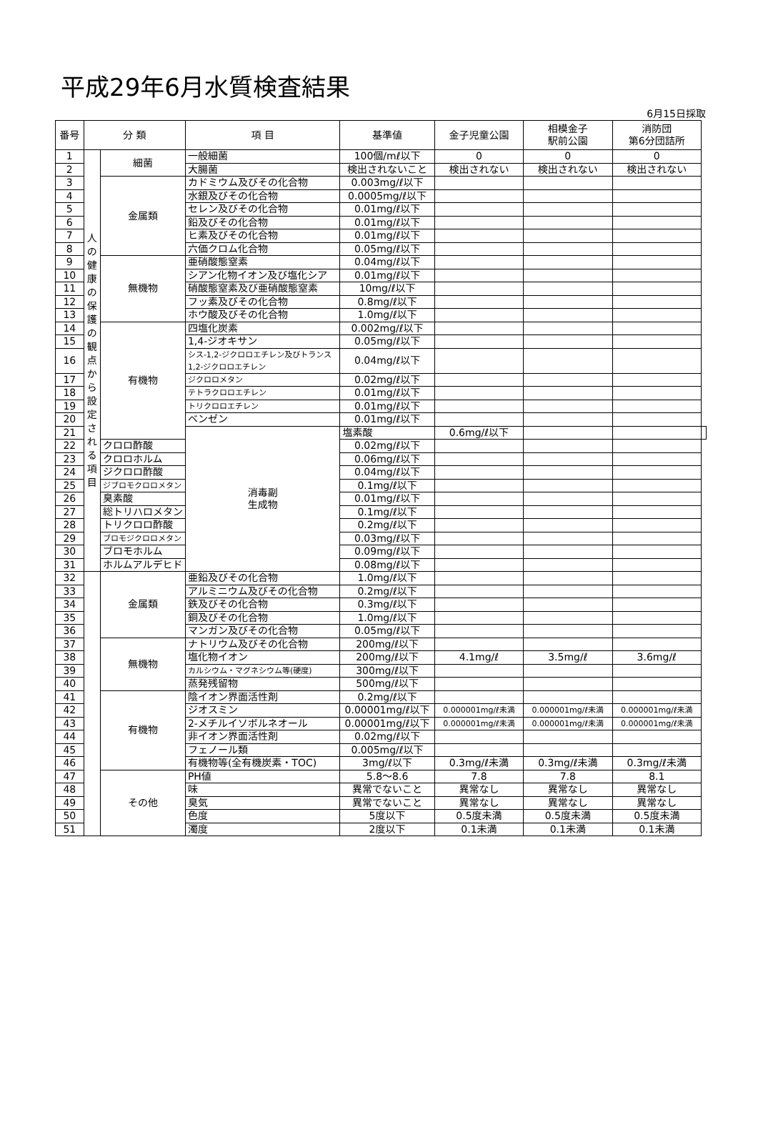平成29年6月水質検査結果
6月15日採取
| 番号 | 分 類 | | 項 目 | 基準値 | 金子児童公園 | 相模金子 駅前公園 | 消防団 第6分団詰所 | |
| --- | --- | --- | --- | --- | --- | --- | --- | --- |
| 1 | 人の健康の保護の観点から設定される項目 | 細菌 | 一般細菌 | 100個/mℓ以下 | 0 | 0 | 0 | |
| 2 | | | 大腸菌 | 検出されないこと | 検出されない | 検出されない | 検出されない | |
| 3 | | 金属類 | カドミウム及びその化合物 | 0.003mg/ℓ以下 | | | | |
| 4 | | | 水銀及びその化合物 | 0.0005mg/ℓ以下 | | | | |
| 5 | | | セレン及びその化合物 | 0.01mg/ℓ以下 | | | | |
| 6 | | | 鉛及びその化合物 | 0.01mg/ℓ以下 | | | | |
| 7 | | | ヒ素及びその化合物 | 0.01mg/ℓ以下 | | | | |
| 8 | | | 六価クロム化合物 | 0.05mg/ℓ以下 | | | | |
| 9 | | 無機物 | 亜硝酸態窒素 | 0.04mg/ℓ以下 | | | | |
| 10 | | | シアン化物イオン及び塩化シア | 0.01mg/ℓ以下 | | | | |
| 11 | | | 硝酸態窒素及び亜硝酸態窒素 | 10mg/ℓ以下 | | | | |
| 12 | | | フッ素及びその化合物 | 0.8mg/ℓ以下 | | | | |
| 13 | | | ホウ酸及びその化合物 | 1.0mg/ℓ以下 | | | | |
| 14 | | 有機物 | 四塩化炭素 | 0.002mg/ℓ以下 | | | | |
| 15 | | | 1,4-ジオキサン | 0.05mg/ℓ以下 | | | | |
| 16 | | | シス-1,2-ジクロロエチレン及びトランス1,2-ジクロロエチレン | 0.04mg/ℓ以下 | | | | |
| 17 | | | ジクロロメタン | 0.02mg/ℓ以下 | | | | |
| 18 | | | テトラクロロエチレン | 0.01mg/ℓ以下 | | | | |
| 19 | | | トリクロロエチレン | 0.01mg/ℓ以下 | | | | |
| 20 | | | ベンゼン | 0.01mg/ℓ以下 | | | | |
| 21 | | | 消毒副 生成物 | 塩素酸 | 0.6mg/ℓ以下 | | | |
| 22 | | クロロ酢酸 | | 0.02mg/ℓ以下 | | | | |
| 23 | | クロロホルム | | 0.06mg/ℓ以下 | | | | |
| 24 | | ジクロロ酢酸 | | 0.04mg/ℓ以下 | | | | |
| 25 | | ジブロモクロロメタン | | 0.1mg/ℓ以下 | | | | |
| 26 | | 臭素酸 | | 0.01mg/ℓ以下 | | | | |
| 27 | | 総トリハロメタン | | 0.1mg/ℓ以下 | | | | |
| 28 | | トリクロロ酢酸 | | 0.2mg/ℓ以下 | | | | |
| 29 | | ブロモジクロロメタン | | 0.03mg/ℓ以下 | | | | |
| 30 | | ブロモホルム | | 0.09mg/ℓ以下 | | | | |
| 31 | | ホルムアルデヒド | | 0.08mg/ℓ以下 | | | | |
| 32 | | 金属類 | 亜鉛及びその化合物 | 1.0mg/ℓ以下 | | | | |
| 33 | | | アルミニウム及びその化合物 | 0.2mg/ℓ以下 | | | | |
| 34 | | | 鉄及びその化合物 | 0.3mg/ℓ以下 | | | | |
| 35 | | | 銅及びその化合物 | 1.0mg/ℓ以下 | | | | |
| 36 | | | マンガン及びその化合物 | 0.05mg/ℓ以下 | | | | |
| 37 | | 無機物 | ナトリウム及びその化合物 | 200mg/ℓ以下 | | | | |
| 38 | | | 塩化物イオン | 200mg/ℓ以下 | 4.1mg/ℓ | 3.5mg/ℓ | 3.6mg/ℓ | |
| 39 | | | カルシウム・マグネシウム等(硬度) | 300mg/ℓ以下 | | | | |
| 40 | | | 蒸発残留物 | 500mg/ℓ以下 | | | | |
| 41 | | 有機物 | 陰イオン界面活性剤 | 0.2mg/ℓ以下 | | | | |
| 42 | | | ジオスミン | 0.00001mg/ℓ以下 | 0.000001mg/ℓ未満 | 0.000001mg/ℓ未満 | 0.000001mg/ℓ未満 | |
| 43 | | | 2-メチルイソボルネオール | 0.00001mg/ℓ以下 | 0.000001mg/ℓ未満 | 0.000001mg/ℓ未満 | 0.000001mg/ℓ未満 | |
| 44 | | | 非イオン界面活性剤 | 0.02mg/ℓ以下 | | | | |
| 45 | | | フェノール類 | 0.005mg/ℓ以下 | | | | |
| 46 | | | 有機物等(全有機炭素・TOC) | 3mg/ℓ以下 | 0.3mg/ℓ未満 | 0.3mg/ℓ未満 | 0.3mg/ℓ未満 | |
| 47 | | その他 | PH値 | 5.8～8.6 | 7.8 | 7.8 | 8.1 | |
| 48 | | | 味 | 異常でないこと | 異常なし | 異常なし | 異常なし | |
| 49 | | | 臭気 | 異常でないこと | 異常なし | 異常なし | 異常なし | |
| 50 | | | 色度 | 5度以下 | 0.5度未満 | 0.5度未満 | 0.5度未満 | |
| 51 | | | 濁度 | 2度以下 | 0.1未満 | 0.1未満 | 0.1未満 | |